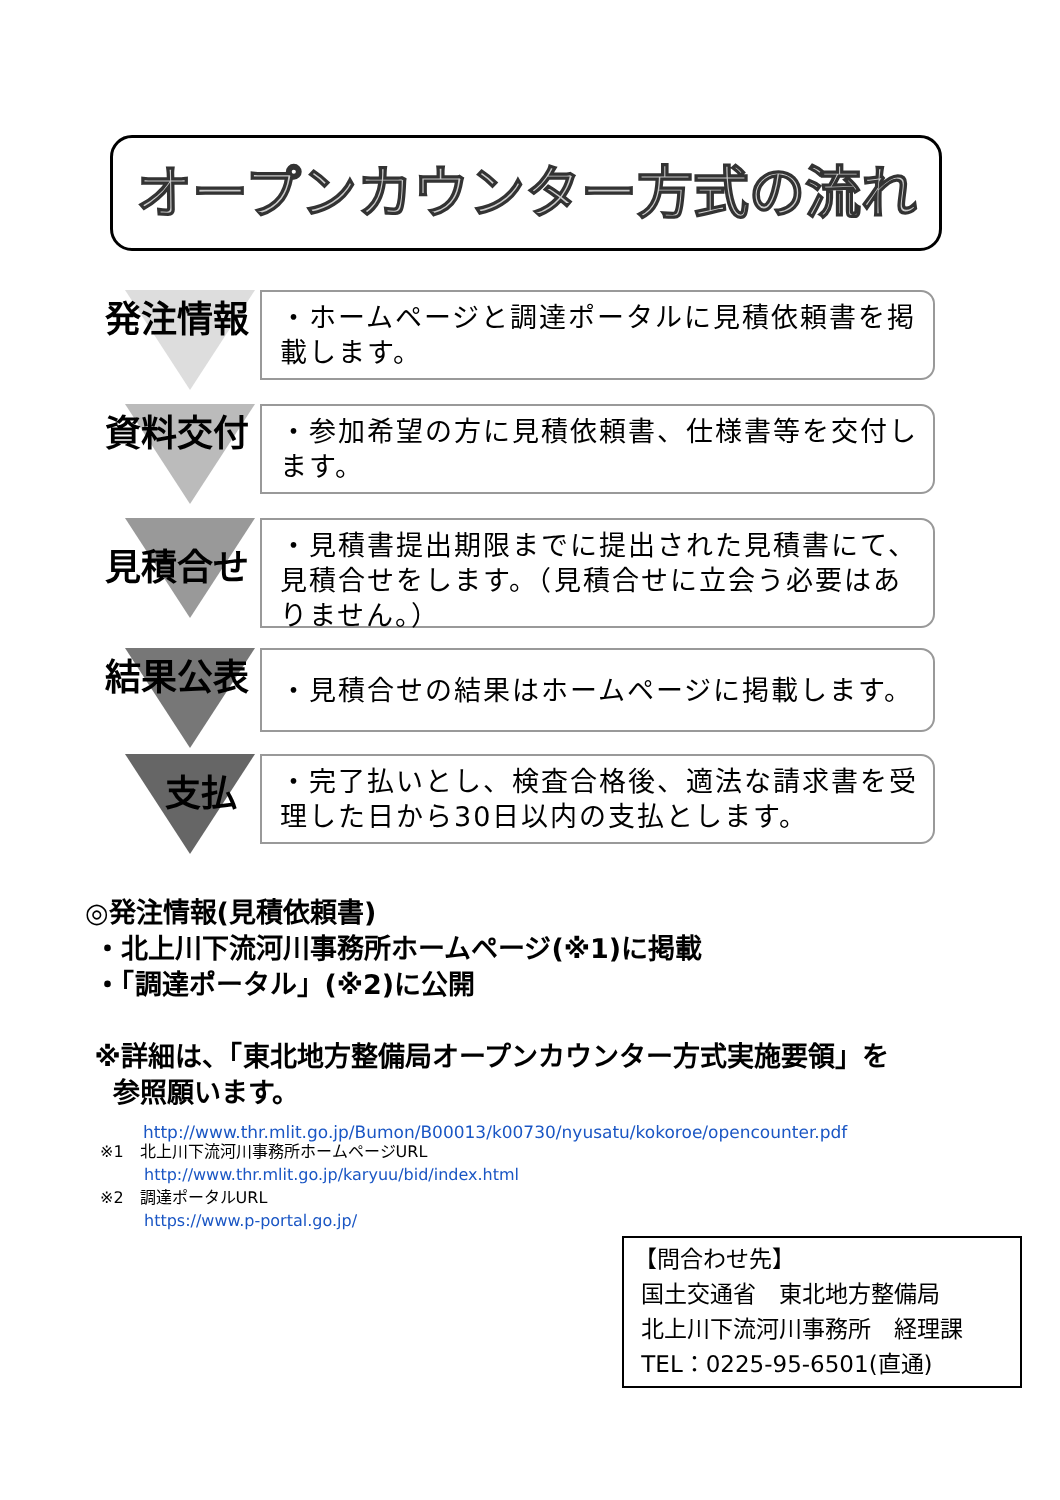オープンカウンター方式の流れ
発注情報
・ホームページと調達ポータルに見積依頼書を掲載します。
資料交付
・参加希望の方に見積依頼書、仕様書等を交付します。
見積合せ
・見積書提出期限までに提出された見積書にて、見積合せをします。（見積合せに立会う必要はありません。）
結果公表
・見積合せの結果はホームページに掲載します。
支払
・完了払いとし、検査合格後、適法な請求書を受理した日から30日以内の支払とします。
◎発注情報(見積依頼書)
・北上川下流河川事務所ホームページ(※1)に掲載
・「調達ポータル」(※2)に公開
※詳細は、「東北地方整備局オープンカウンター方式実施要領」を
参照願います。
http://www.thr.mlit.go.jp/Bumon/B00013/k00730/nyusatu/kokoroe/opencounter.pdf
※1　北上川下流河川事務所ホームページURL
http://www.thr.mlit.go.jp/karyuu/bid/index.html
※2　調達ポータルURL
https://www.p-portal.go.jp/
【問合わせ先】
国土交通省　東北地方整備局
北上川下流河川事務所　経理課
TEL：0225-95-6501(直通)